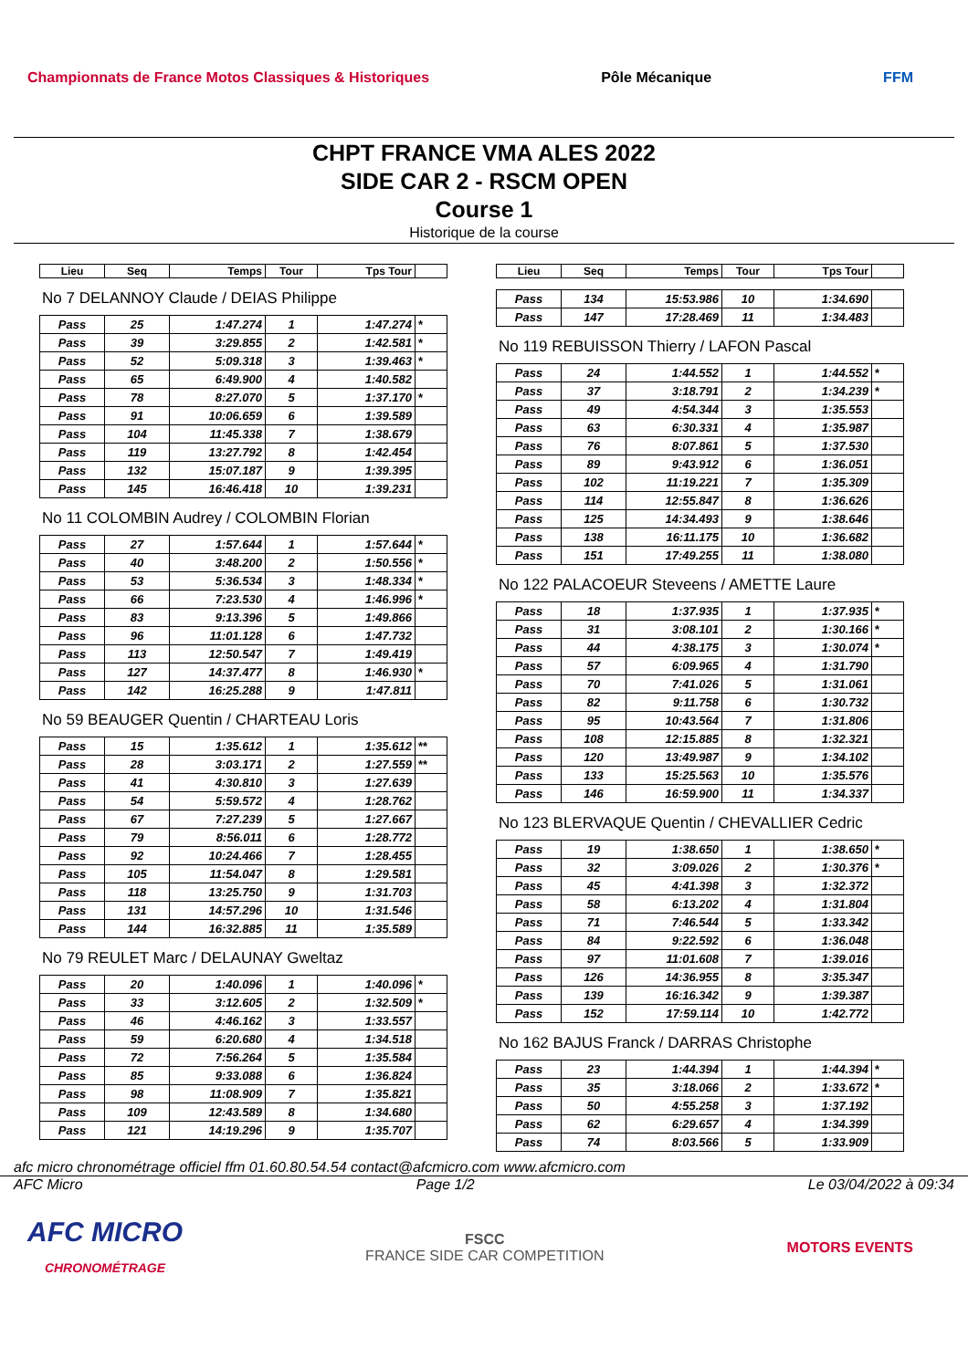Championnats de France Motos Classiques & Historiques
Pôle Mécanique FFM
CHPT FRANCE VMA ALES 2022
SIDE CAR 2 - RSCM OPEN
Course 1
Historique de la course
| Lieu | Seq | Temps | Tour | Tps Tour | |
| --- | --- | --- | --- | --- | --- |
No 7 DELANNOY Claude / DEIAS Philippe
| Pass | 25 | 1:47.274 | 1 | 1:47.274 | * |
| Pass | 39 | 3:29.855 | 2 | 1:42.581 | * |
| Pass | 52 | 5:09.318 | 3 | 1:39.463 | * |
| Pass | 65 | 6:49.900 | 4 | 1:40.582 | |
| Pass | 78 | 8:27.070 | 5 | 1:37.170 | * |
| Pass | 91 | 10:06.659 | 6 | 1:39.589 | |
| Pass | 104 | 11:45.338 | 7 | 1:38.679 | |
| Pass | 119 | 13:27.792 | 8 | 1:42.454 | |
| Pass | 132 | 15:07.187 | 9 | 1:39.395 | |
| Pass | 145 | 16:46.418 | 10 | 1:39.231 | |
No 11 COLOMBIN Audrey / COLOMBIN Florian
| Pass | 27 | 1:57.644 | 1 | 1:57.644 | * |
| Pass | 40 | 3:48.200 | 2 | 1:50.556 | * |
| Pass | 53 | 5:36.534 | 3 | 1:48.334 | * |
| Pass | 66 | 7:23.530 | 4 | 1:46.996 | * |
| Pass | 83 | 9:13.396 | 5 | 1:49.866 | |
| Pass | 96 | 11:01.128 | 6 | 1:47.732 | |
| Pass | 113 | 12:50.547 | 7 | 1:49.419 | |
| Pass | 127 | 14:37.477 | 8 | 1:46.930 | * |
| Pass | 142 | 16:25.288 | 9 | 1:47.811 | |
No 59 BEAUGER Quentin / CHARTEAU Loris
| Pass | 15 | 1:35.612 | 1 | 1:35.612 | ** |
| Pass | 28 | 3:03.171 | 2 | 1:27.559 | ** |
| Pass | 41 | 4:30.810 | 3 | 1:27.639 | |
| Pass | 54 | 5:59.572 | 4 | 1:28.762 | |
| Pass | 67 | 7:27.239 | 5 | 1:27.667 | |
| Pass | 79 | 8:56.011 | 6 | 1:28.772 | |
| Pass | 92 | 10:24.466 | 7 | 1:28.455 | |
| Pass | 105 | 11:54.047 | 8 | 1:29.581 | |
| Pass | 118 | 13:25.750 | 9 | 1:31.703 | |
| Pass | 131 | 14:57.296 | 10 | 1:31.546 | |
| Pass | 144 | 16:32.885 | 11 | 1:35.589 | |
No 79 REULET Marc / DELAUNAY Gweltaz
| Pass | 20 | 1:40.096 | 1 | 1:40.096 | * |
| Pass | 33 | 3:12.605 | 2 | 1:32.509 | * |
| Pass | 46 | 4:46.162 | 3 | 1:33.557 | |
| Pass | 59 | 6:20.680 | 4 | 1:34.518 | |
| Pass | 72 | 7:56.264 | 5 | 1:35.584 | |
| Pass | 85 | 9:33.088 | 6 | 1:36.824 | |
| Pass | 98 | 11:08.909 | 7 | 1:35.821 | |
| Pass | 109 | 12:43.589 | 8 | 1:34.680 | |
| Pass | 121 | 14:19.296 | 9 | 1:35.707 | |
| Lieu | Seq | Temps | Tour | Tps Tour | |
| --- | --- | --- | --- | --- | --- |
| Pass | 134 | 15:53.986 | 10 | 1:34.690 | |
| Pass | 147 | 17:28.469 | 11 | 1:34.483 | |
No 119 REBUISSON Thierry / LAFON Pascal
| Pass | 24 | 1:44.552 | 1 | 1:44.552 | * |
| Pass | 37 | 3:18.791 | 2 | 1:34.239 | * |
| Pass | 49 | 4:54.344 | 3 | 1:35.553 | |
| Pass | 63 | 6:30.331 | 4 | 1:35.987 | |
| Pass | 76 | 8:07.861 | 5 | 1:37.530 | |
| Pass | 89 | 9:43.912 | 6 | 1:36.051 | |
| Pass | 102 | 11:19.221 | 7 | 1:35.309 | |
| Pass | 114 | 12:55.847 | 8 | 1:36.626 | |
| Pass | 125 | 14:34.493 | 9 | 1:38.646 | |
| Pass | 138 | 16:11.175 | 10 | 1:36.682 | |
| Pass | 151 | 17:49.255 | 11 | 1:38.080 | |
No 122 PALACOEUR Steveens / AMETTE Laure
| Pass | 18 | 1:37.935 | 1 | 1:37.935 | * |
| Pass | 31 | 3:08.101 | 2 | 1:30.166 | * |
| Pass | 44 | 4:38.175 | 3 | 1:30.074 | * |
| Pass | 57 | 6:09.965 | 4 | 1:31.790 | |
| Pass | 70 | 7:41.026 | 5 | 1:31.061 | |
| Pass | 82 | 9:11.758 | 6 | 1:30.732 | |
| Pass | 95 | 10:43.564 | 7 | 1:31.806 | |
| Pass | 108 | 12:15.885 | 8 | 1:32.321 | |
| Pass | 120 | 13:49.987 | 9 | 1:34.102 | |
| Pass | 133 | 15:25.563 | 10 | 1:35.576 | |
| Pass | 146 | 16:59.900 | 11 | 1:34.337 | |
No 123 BLERVAQUE Quentin / CHEVALLIER Cedric
| Pass | 19 | 1:38.650 | 1 | 1:38.650 | * |
| Pass | 32 | 3:09.026 | 2 | 1:30.376 | * |
| Pass | 45 | 4:41.398 | 3 | 1:32.372 | |
| Pass | 58 | 6:13.202 | 4 | 1:31.804 | |
| Pass | 71 | 7:46.544 | 5 | 1:33.342 | |
| Pass | 84 | 9:22.592 | 6 | 1:36.048 | |
| Pass | 97 | 11:01.608 | 7 | 1:39.016 | |
| Pass | 126 | 14:36.955 | 8 | 3:35.347 | |
| Pass | 139 | 16:16.342 | 9 | 1:39.387 | |
| Pass | 152 | 17:59.114 | 10 | 1:42.772 | |
No 162 BAJUS Franck / DARRAS Christophe
| Pass | 23 | 1:44.394 | 1 | 1:44.394 | * |
| Pass | 35 | 3:18.066 | 2 | 1:33.672 | * |
| Pass | 50 | 4:55.258 | 3 | 1:37.192 | |
| Pass | 62 | 6:29.657 | 4 | 1:34.399 | |
| Pass | 74 | 8:03.566 | 5 | 1:33.909 | |
afc micro chronométrage officiel ffm 01.60.80.54.54 contact@afcmicro.com www.afcmicro.com
AFC Micro Page 1/2 Le 03/04/2022 à 09:34
AFC MICRO
CHRONOMÉTRAGE
FSCC
FRANCE SIDE CAR COMPETITION
MOTORS EVENTS